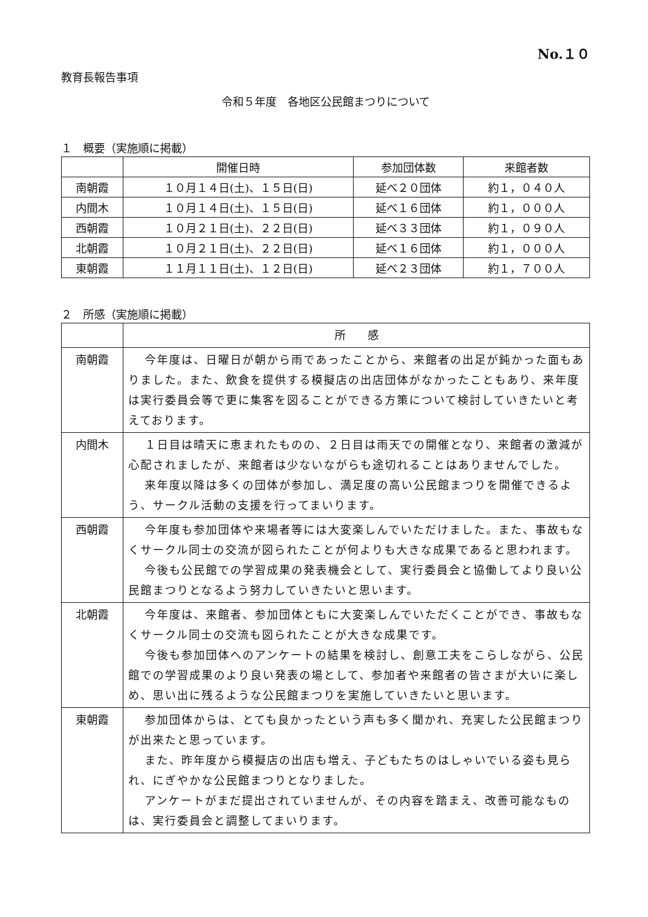No.１０
教育長報告事項
令和５年度　各地区公民館まつりについて
１　概要（実施順に掲載）
| | 開催日時 | 参加団体数 | 来館者数 |
| --- | --- | --- | --- |
| 南朝霞 | １０月１４日(土)、１５日(日) | 延べ２０団体 | 約１，０４０人 |
| 内間木 | １０月１４日(土)、１５日(日) | 延べ１６団体 | 約１，０００人 |
| 西朝霞 | １０月２１日(土)、２２日(日) | 延べ３３団体 | 約１，０９０人 |
| 北朝霞 | １０月２１日(土)、２２日(日) | 延べ１６団体 | 約１，０００人 |
| 東朝霞 | １１月１１日(土)、１２日(日) | 延べ２３団体 | 約１，７００人 |
２　所感（実施順に掲載）
| | 所 感 |
| 南朝霞 | 今年度は、日曜日が朝から雨であったことから、来館者の出足が鈍かった面もありました。また、飲食を提供する模擬店の出店団体がなかったこともあり、来年度は実行委員会等で更に集客を図ることができる方策について検討していきたいと考えております。 |
| 内間木 | １日目は晴天に恵まれたものの、２日目は雨天での開催となり、来館者の激減が心配されましたが、来館者は少ないながらも途切れることはありませんでした。 来年度以降は多くの団体が参加し、満足度の高い公民館まつりを開催できるよう、サークル活動の支援を行ってまいります。 |
| 西朝霞 | 今年度も参加団体や来場者等には大変楽しんでいただけました。また、事故もなくサークル同士の交流が図られたことが何よりも大きな成果であると思われます。 今後も公民館での学習成果の発表機会として、実行委員会と協働してより良い公民館まつりとなるよう努力していきたいと思います。 |
| 北朝霞 | 今年度は、来館者、参加団体ともに大変楽しんでいただくことができ、事故もなくサークル同士の交流も図られたことが大きな成果です。 今後も参加団体へのアンケートの結果を検討し、創意工夫をこらしながら、公民館での学習成果のより良い発表の場として、参加者や来館者の皆さまが大いに楽しめ、思い出に残るような公民館まつりを実施していきたいと思います。 |
| 東朝霞 | 参加団体からは、とても良かったという声も多く聞かれ、充実した公民館まつりが出来たと思っています。 また、昨年度から模擬店の出店も増え、子どもたちのはしゃいでいる姿も見られ、にぎやかな公民館まつりとなりました。 アンケートがまだ提出されていませんが、その内容を踏まえ、改善可能なものは、実行委員会と調整してまいります。 |